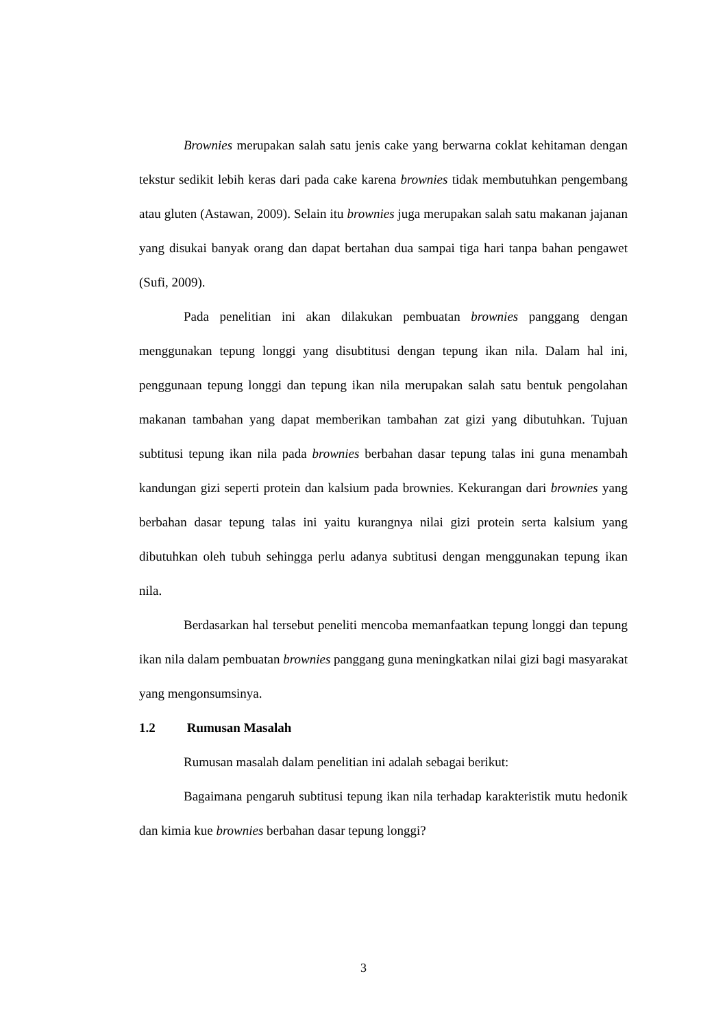Brownies merupakan salah satu jenis cake yang berwarna coklat kehitaman dengan tekstur sedikit lebih keras dari pada cake karena brownies tidak membutuhkan pengembang atau gluten (Astawan, 2009). Selain itu brownies juga merupakan salah satu makanan jajanan yang disukai banyak orang dan dapat bertahan dua sampai tiga hari tanpa bahan pengawet (Sufi, 2009).
Pada penelitian ini akan dilakukan pembuatan brownies panggang dengan menggunakan tepung longgi yang disubtitusi dengan tepung ikan nila. Dalam hal ini, penggunaan tepung longgi dan tepung ikan nila merupakan salah satu bentuk pengolahan makanan tambahan yang dapat memberikan tambahan zat gizi yang dibutuhkan. Tujuan subtitusi tepung ikan nila pada brownies berbahan dasar tepung talas ini guna menambah kandungan gizi seperti protein dan kalsium pada brownies. Kekurangan dari brownies yang berbahan dasar tepung talas ini yaitu kurangnya nilai gizi protein serta kalsium yang dibutuhkan oleh tubuh sehingga perlu adanya subtitusi dengan menggunakan tepung ikan nila.
Berdasarkan hal tersebut peneliti mencoba memanfaatkan tepung longgi dan tepung ikan nila dalam pembuatan brownies panggang guna meningkatkan nilai gizi bagi masyarakat yang mengonsumsinya.
1.2 Rumusan Masalah
Rumusan masalah dalam penelitian ini adalah sebagai berikut:
Bagaimana pengaruh subtitusi tepung ikan nila terhadap karakteristik mutu hedonik dan kimia kue brownies berbahan dasar tepung longgi?
3